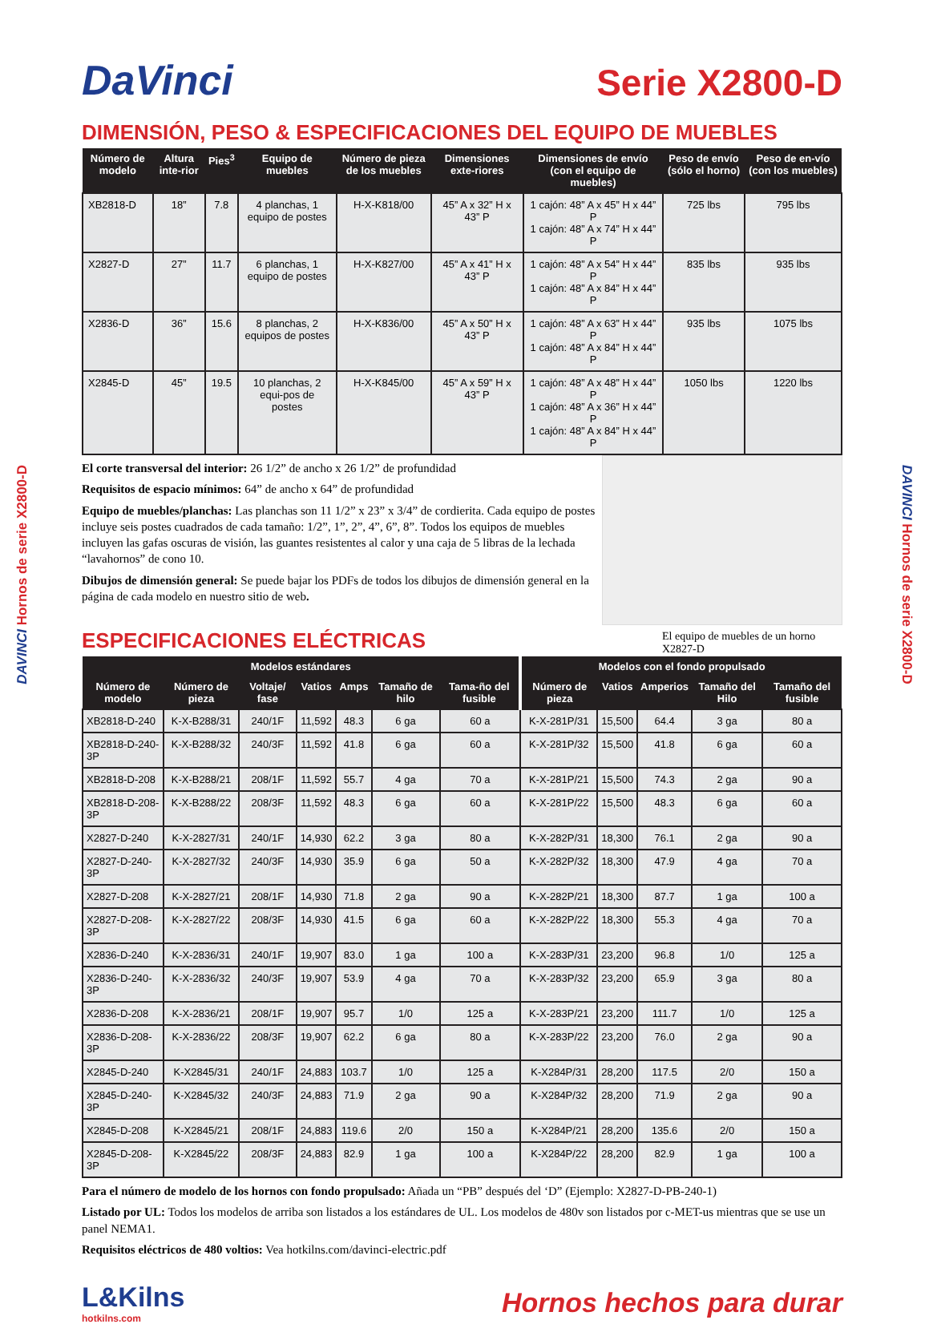DAVINCI Hornos de serie X2800-D
DAVINCI Hornos de serie X2800-D
DaVinci
Serie X2800-D
DIMENSIÓN, PESO & ESPECIFICACIONES DEL EQUIPO DE MUEBLES
| Número de modelo | Altura inte-rior | Pies<sup>3</sup> | Equipo de muebles | Número de pieza de los muebles | Dimensiones exte-riores | Dimensiones de envío (con el equipo de muebles) | Peso de envío (sólo el horno) | Peso de en-vío (con los muebles) |
| --- | --- | --- | --- | --- | --- | --- | --- | --- |
| XB2818-D | 18” | 7.8 | 4 planchas, 1 equipo de postes | H-X-K818/00 | 45” A x 32” H x 43” P | 1 cajón: 48” A x 45” H x 44” P 1 cajón: 48” A x 74” H x 44” P | 725 lbs | 795 lbs |
| X2827-D | 27” | 11.7 | 6 planchas, 1 equipo de postes | H-X-K827/00 | 45” A x 41” H x 43” P | 1 cajón: 48” A x 54” H x 44” P 1 cajón: 48” A x 84” H x 44” P | 835 lbs | 935 lbs |
| X2836-D | 36” | 15.6 | 8 planchas, 2 equipos de postes | H-X-K836/00 | 45” A x 50” H x 43” P | 1 cajón: 48” A x 63” H x 44” P 1 cajón: 48” A x 84” H x 44” P | 935 lbs | 1075 lbs |
| X2845-D | 45” | 19.5 | 10 planchas, 2 equi-pos de postes | H-X-K845/00 | 45” A x 59” H x 43” P | 1 cajón: 48” A x 48” H x 44” P 1 cajón: 48” A x 36” H x 44” P 1 cajón: 48” A x 84” H x 44” P | 1050 lbs | 1220 lbs |
El corte transversal del interior: 26 1/2” de ancho x 26 1/2” de profundidad
Requisitos de espacio mínimos: 64” de ancho x 64” de profundidad
Equipo de muebles/planchas: Las planchas son 11 1/2” x 23” x 3/4” de cordierita. Cada equipo de postes incluye seis postes cuadrados de cada tamaño: 1/2”, 1”, 2”, 4”, 6”, 8”. Todos los equipos de muebles incluyen las gafas oscuras de visión, las guantes resistentes al calor y una caja de 5 libras de la lechada “lavahornos” de cono 10.
Dibujos de dimensión general: Se puede bajar los PDFs de todos los dibujos de dimensión general en la página de cada modelo en nuestro sitio de web.
ESPECIFICACIONES ELÉCTRICAS
El equipo de muebles de un horno X2827-D
| Modelos estándares | | | | | | | Modelos con el fondo propulsado | | | | |
| --- | --- | --- | --- | --- | --- | --- | --- | --- | --- | --- | --- |
| Número de modelo | Número de pieza | Voltaje/ fase | Vatios | Amps | Tamaño de hilo | Tama-ño del fusible | Número de pieza | Vatios | Amperios | Tamaño del Hilo | Tamaño del fusible |
| XB2818-D-240 | K-X-B288/31 | 240/1F | 11,592 | 48.3 | 6 ga | 60 a | K-X-281P/31 | 15,500 | 64.4 | 3 ga | 80 a |
| XB2818-D-240-3P | K-X-B288/32 | 240/3F | 11,592 | 41.8 | 6 ga | 60 a | K-X-281P/32 | 15,500 | 41.8 | 6 ga | 60 a |
| XB2818-D-208 | K-X-B288/21 | 208/1F | 11,592 | 55.7 | 4 ga | 70 a | K-X-281P/21 | 15,500 | 74.3 | 2 ga | 90 a |
| XB2818-D-208-3P | K-X-B288/22 | 208/3F | 11,592 | 48.3 | 6 ga | 60 a | K-X-281P/22 | 15,500 | 48.3 | 6 ga | 60 a |
| X2827-D-240 | K-X-2827/31 | 240/1F | 14,930 | 62.2 | 3 ga | 80 a | K-X-282P/31 | 18,300 | 76.1 | 2 ga | 90 a |
| X2827-D-240-3P | K-X-2827/32 | 240/3F | 14,930 | 35.9 | 6 ga | 50 a | K-X-282P/32 | 18,300 | 47.9 | 4 ga | 70 a |
| X2827-D-208 | K-X-2827/21 | 208/1F | 14,930 | 71.8 | 2 ga | 90 a | K-X-282P/21 | 18,300 | 87.7 | 1 ga | 100 a |
| X2827-D-208-3P | K-X-2827/22 | 208/3F | 14,930 | 41.5 | 6 ga | 60 a | K-X-282P/22 | 18,300 | 55.3 | 4 ga | 70 a |
| X2836-D-240 | K-X-2836/31 | 240/1F | 19,907 | 83.0 | 1 ga | 100 a | K-X-283P/31 | 23,200 | 96.8 | 1/0 | 125 a |
| X2836-D-240-3P | K-X-2836/32 | 240/3F | 19,907 | 53.9 | 4 ga | 70 a | K-X-283P/32 | 23,200 | 65.9 | 3 ga | 80 a |
| X2836-D-208 | K-X-2836/21 | 208/1F | 19,907 | 95.7 | 1/0 | 125 a | K-X-283P/21 | 23,200 | 111.7 | 1/0 | 125 a |
| X2836-D-208-3P | K-X-2836/22 | 208/3F | 19,907 | 62.2 | 6 ga | 80 a | K-X-283P/22 | 23,200 | 76.0 | 2 ga | 90 a |
| X2845-D-240 | K-X2845/31 | 240/1F | 24,883 | 103.7 | 1/0 | 125 a | K-X284P/31 | 28,200 | 117.5 | 2/0 | 150 a |
| X2845-D-240-3P | K-X2845/32 | 240/3F | 24,883 | 71.9 | 2 ga | 90 a | K-X284P/32 | 28,200 | 71.9 | 2 ga | 90 a |
| X2845-D-208 | K-X2845/21 | 208/1F | 24,883 | 119.6 | 2/0 | 150 a | K-X284P/21 | 28,200 | 135.6 | 2/0 | 150 a |
| X2845-D-208-3P | K-X2845/22 | 208/3F | 24,883 | 82.9 | 1 ga | 100 a | K-X284P/22 | 28,200 | 82.9 | 1 ga | 100 a |
Para el número de modelo de los hornos con fondo propulsado: Añada un “PB” después del ‘D” (Ejemplo: X2827-D-PB-240-1)
Listado por UL: Todos los modelos de arriba son listados a los estándares de UL. Los modelos de 480v son listados por c-MET-us mientras que se use un panel NEMA1.
Requisitos eléctricos de 480 voltios: Vea hotkilns.com/davinci-electric.pdf
L&Kilns
hotkilns.com
Hornos hechos para durar